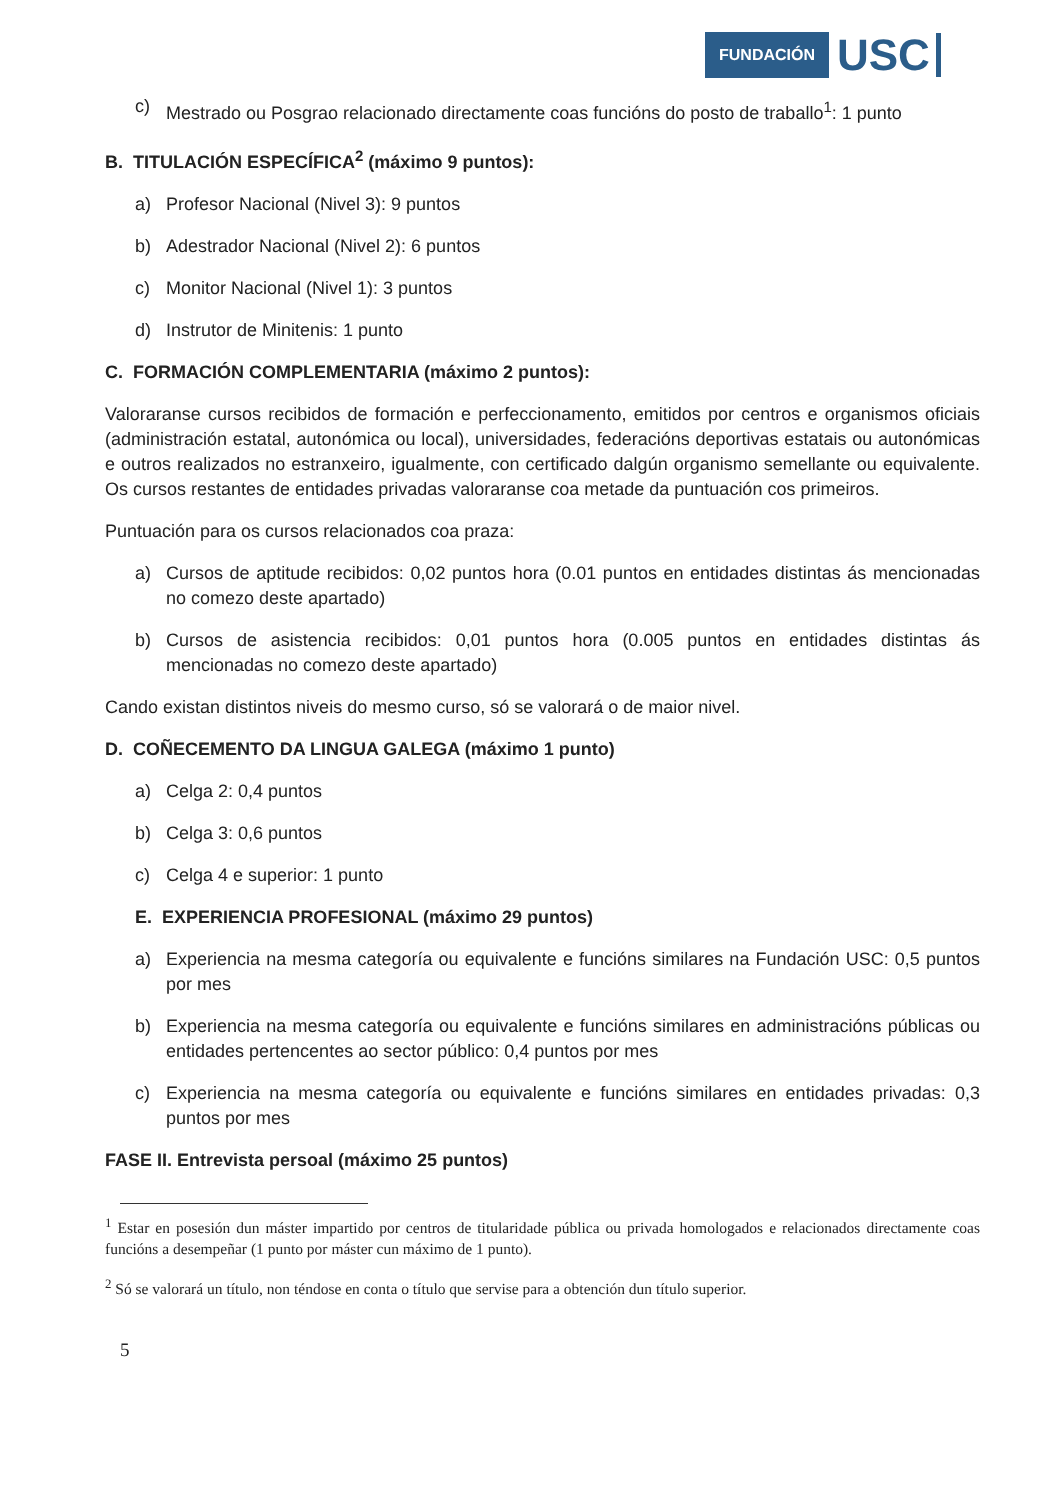FUNDACIÓN USC
c) Mestrado ou Posgrao relacionado directamente coas funcións do posto de traballo<sup>1</sup>: 1 punto
B. TITULACIÓN ESPECÍFICA<sup>2</sup> (máximo 9 puntos):
a) Profesor Nacional (Nivel 3): 9 puntos
b) Adestrador Nacional (Nivel 2): 6 puntos
c) Monitor Nacional (Nivel 1): 3 puntos
d) Instrutor de Minitenis: 1 punto
C. FORMACIÓN COMPLEMENTARIA (máximo 2 puntos):
Valoraranse cursos recibidos de formación e perfeccionamento, emitidos por centros e organismos oficiais (administración estatal, autonómica ou local), universidades, federacións deportivas estatais ou autonómicas e outros realizados no estranxeiro, igualmente, con certificado dalgún organismo semellante ou equivalente. Os cursos restantes de entidades privadas valoraranse coa metade da puntuación cos primeiros.
Puntuación para os cursos relacionados coa praza:
a) Cursos de aptitude recibidos: 0,02 puntos hora (0.01 puntos en entidades distintas ás mencionadas no comezo deste apartado)
b) Cursos de asistencia recibidos: 0,01 puntos hora (0.005 puntos en entidades distintas ás mencionadas no comezo deste apartado)
Cando existan distintos niveis do mesmo curso, só se valorará o de maior nivel.
D. COÑECEMENTO DA LINGUA GALEGA (máximo 1 punto)
a) Celga 2: 0,4 puntos
b) Celga 3: 0,6 puntos
c) Celga 4 e superior: 1 punto
E. EXPERIENCIA PROFESIONAL (máximo 29 puntos)
a) Experiencia na mesma categoría ou equivalente e funcións similares na Fundación USC: 0,5 puntos por mes
b) Experiencia na mesma categoría ou equivalente e funcións similares en administracións públicas ou entidades pertencentes ao sector público: 0,4 puntos por mes
c) Experiencia na mesma categoría ou equivalente e funcións similares en entidades privadas: 0,3 puntos por mes
FASE II. Entrevista persoal (máximo 25 puntos)
<sup>1</sup> Estar en posesión dun máster impartido por centros de titularidade pública ou privada homologados e relacionados directamente coas funcións a desempeñar (1 punto por máster cun máximo de 1 punto).
<sup>2</sup> Só se valorará un título, non téndose en conta o título que servise para a obtención dun título superior.
5